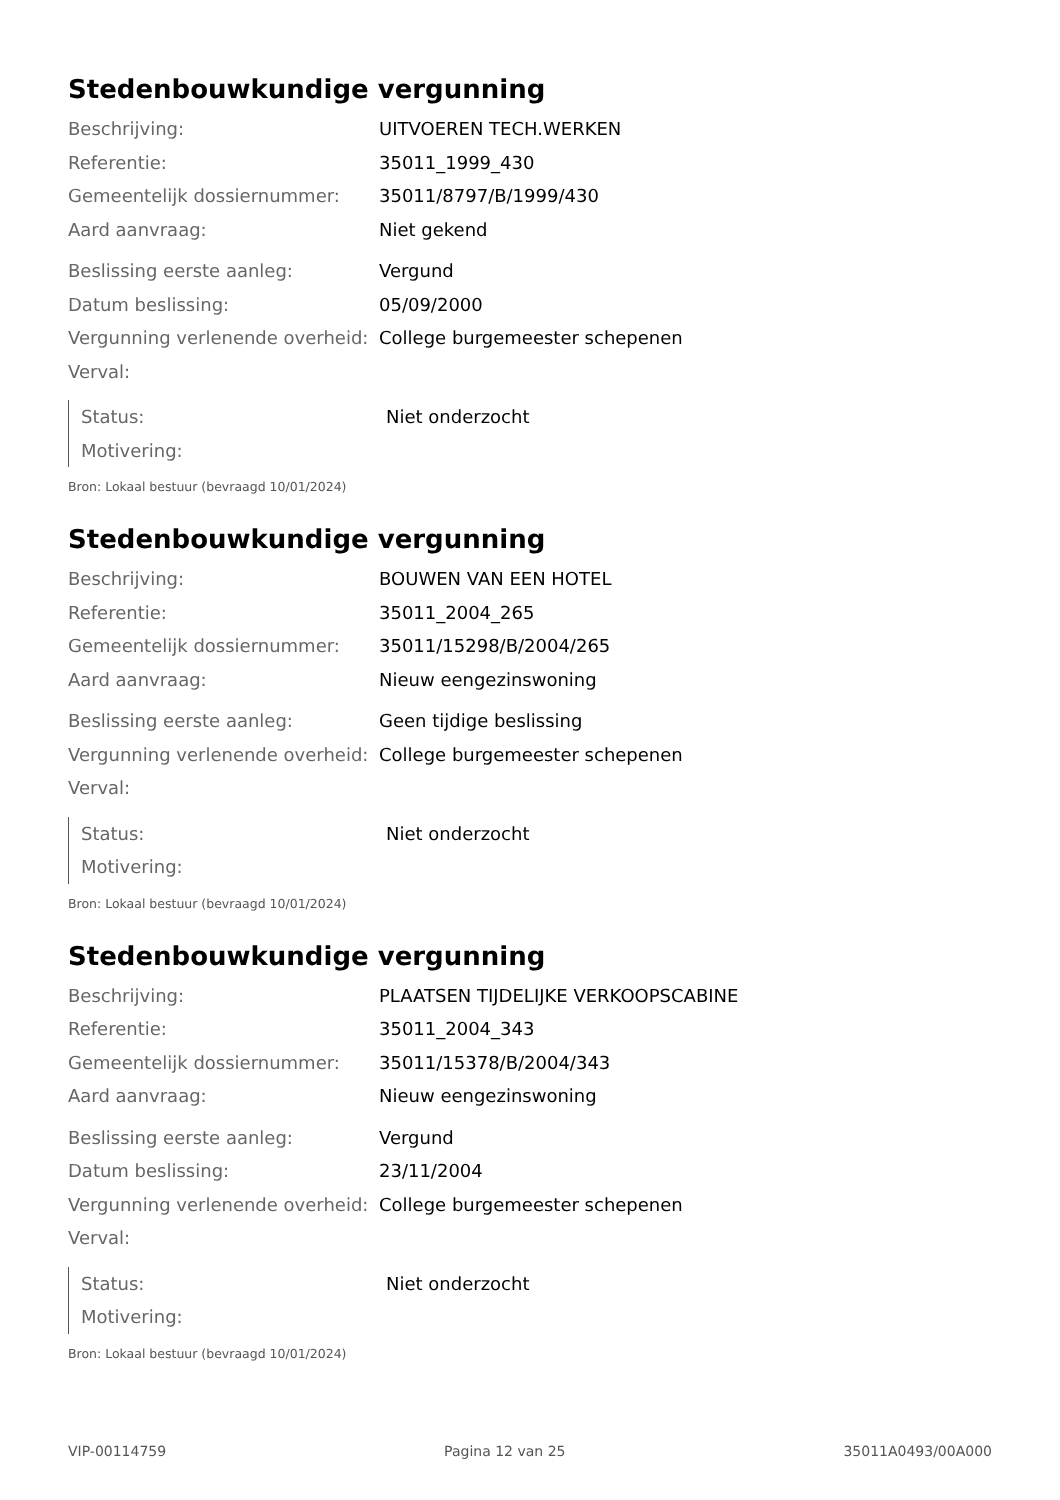Stedenbouwkundige vergunning
| Beschrijving: | UITVOEREN TECH.WERKEN |
| Referentie: | 35011_1999_430 |
| Gemeentelijk dossiernummer: | 35011/8797/B/1999/430 |
| Aard aanvraag: | Niet gekend |
| Beslissing eerste aanleg: | Vergund |
| Datum beslissing: | 05/09/2000 |
| Vergunning verlenende overheid: | College burgemeester schepenen |
| Verval: | |
| Status: | Niet onderzocht |
| Motivering: | |
Bron: Lokaal bestuur (bevraagd 10/01/2024)
Stedenbouwkundige vergunning
| Beschrijving: | BOUWEN VAN EEN HOTEL |
| Referentie: | 35011_2004_265 |
| Gemeentelijk dossiernummer: | 35011/15298/B/2004/265 |
| Aard aanvraag: | Nieuw eengezinswoning |
| Beslissing eerste aanleg: | Geen tijdige beslissing |
| Vergunning verlenende overheid: | College burgemeester schepenen |
| Verval: | |
| Status: | Niet onderzocht |
| Motivering: | |
Bron: Lokaal bestuur (bevraagd 10/01/2024)
Stedenbouwkundige vergunning
| Beschrijving: | PLAATSEN TIJDELIJKE VERKOOPSCABINE |
| Referentie: | 35011_2004_343 |
| Gemeentelijk dossiernummer: | 35011/15378/B/2004/343 |
| Aard aanvraag: | Nieuw eengezinswoning |
| Beslissing eerste aanleg: | Vergund |
| Datum beslissing: | 23/11/2004 |
| Vergunning verlenende overheid: | College burgemeester schepenen |
| Verval: | |
| Status: | Niet onderzocht |
| Motivering: | |
Bron: Lokaal bestuur (bevraagd 10/01/2024)
VIP-00114759 Pagina 12 van 25 35011A0493/00A000